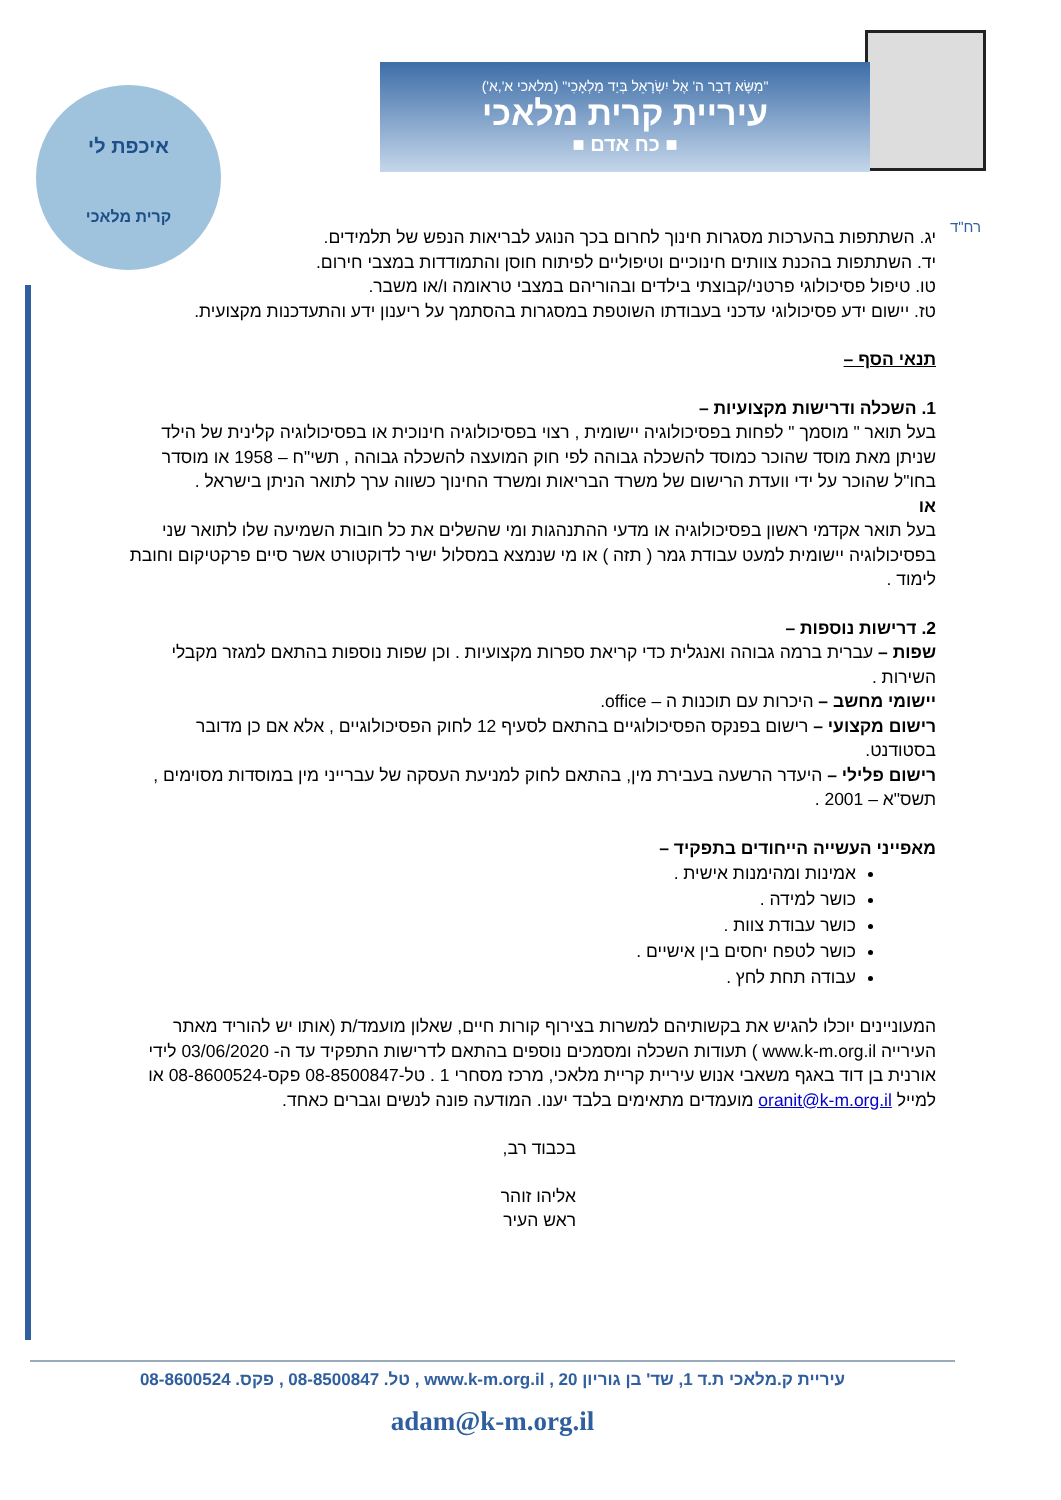"מִשָּׂא דְבַר ה' אֶל יִשְׂרָאֵל בְּיַד מַלְאָכִי" (מלאכי א',א')
עיריית קרית מלאכי
■ כח אדם ■
איכפת לי
קרית מלאכי
רח"ד
יג. השתתפות בהערכות מסגרות חינוך לחרום בכך הנוגע לבריאות הנפש של תלמידים.
יד. השתתפות בהכנת צוותים חינוכיים וטיפוליים לפיתוח חוסן והתמודדות במצבי חירום.
טו. טיפול פסיכולוגי פרטני/קבוצתי בילדים ובהוריהם במצבי טראומה ו/או משבר.
טז. יישום ידע פסיכולוגי עדכני בעבודתו השוטפת במסגרות בהסתמך על ריענון ידע והתעדכנות מקצועית.
תנאי הסף –
1. השכלה ודרישות מקצועיות –
בעל תואר " מוסמך " לפחות בפסיכולוגיה יישומית , רצוי בפסיכולוגיה חינוכית או בפסיכולוגיה קלינית של הילד שניתן מאת מוסד שהוכר כמוסד להשכלה גבוהה לפי חוק המועצה להשכלה גבוהה , תשי"ח – 1958 או מוסדר בחו"ל שהוכר על ידי וועדת הרישום של משרד הבריאות ומשרד החינוך כשווה ערך לתואר הניתן בישראל .
או
בעל תואר אקדמי ראשון בפסיכולוגיה או מדעי ההתנהגות ומי שהשלים את כל חובות השמיעה שלו לתואר שני בפסיכולוגיה יישומית למעט עבודת גמר ( תזה ) או מי שנמצא במסלול ישיר לדוקטורט אשר סיים פרקטיקום וחובת לימוד .
2. דרישות נוספות –
שפות – עברית ברמה גבוהה ואנגלית כדי קריאת ספרות מקצועיות . וכן שפות נוספות בהתאם למגזר מקבלי השירות .
יישומי מחשב – היכרות עם תוכנות ה – office.
רישום מקצועי – רישום בפנקס הפסיכולוגיים בהתאם לסעיף 12 לחוק הפסיכולוגיים , אלא אם כן מדובר בסטודנט.
רישום פלילי – היעדר הרשעה בעבירת מין, בהתאם לחוק למניעת העסקה של עברייני מין במוסדות מסוימים , תשס"א – 2001 .
מאפייני העשייה הייחודים בתפקיד –
אמינות ומהימנות אישית .
כושר למידה .
כושר עבודת צוות .
כושר לטפח יחסים בין אישיים .
עבודה תחת לחץ .
המעוניינים יוכלו להגיש את בקשותיהם למשרות בצירוף קורות חיים, שאלון מועמד/ת (אותו יש להוריד מאתר העירייה www.k-m.org.il ) תעודות השכלה ומסמכים נוספים בהתאם לדרישות התפקיד עד ה- 03/06/2020 לידי אורנית בן דוד באגף משאבי אנוש עיריית קריית מלאכי, מרכז מסחרי 1 . טל-08-8500847 פקס-08-8600524 או למייל oranit@k-m.org.il מועמדים מתאימים בלבד יענו. המודעה פונה לנשים וגברים כאחד.
בכבוד רב,
אליהו זוהר
ראש העיר
עיריית ק.מלאכי ת.ד 1, שד' בן גוריון 20 , www.k-m.org.il , טל. 08-8500847 , פקס. 08-8600524
adam@k-m.org.il